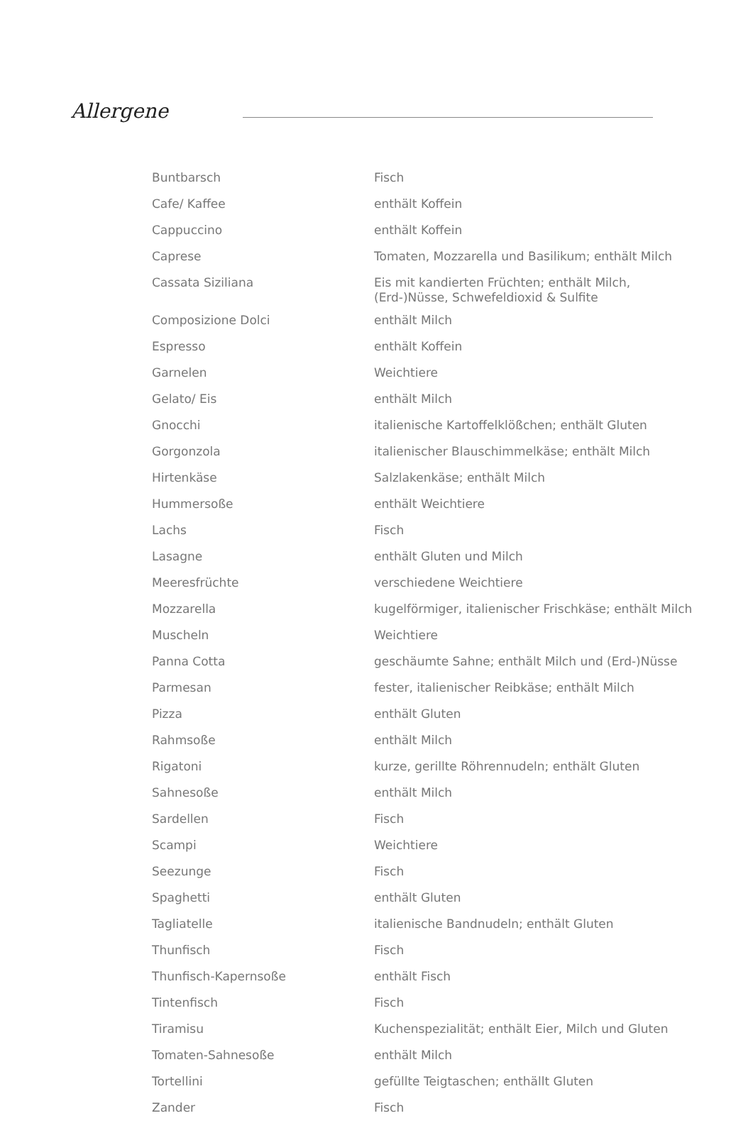Allergene
| Buntbarsch | Fisch |
| Cafe/ Kaffee | enthält Koffein |
| Cappuccino | enthält Koffein |
| Caprese | Tomaten, Mozzarella und Basilikum; enthält Milch |
| Cassata Siziliana | Eis mit kandierten Früchten; enthält Milch, (Erd-)Nüsse, Schwefeldioxid & Sulfite |
| Composizione Dolci | enthält Milch |
| Espresso | enthält Koffein |
| Garnelen | Weichtiere |
| Gelato/ Eis | enthält Milch |
| Gnocchi | italienische Kartoffelklößchen; enthält Gluten |
| Gorgonzola | italienischer Blauschimmelkäse; enthält Milch |
| Hirtenkäse | Salzlakenkäse; enthält Milch |
| Hummersoße | enthält Weichtiere |
| Lachs | Fisch |
| Lasagne | enthält Gluten und Milch |
| Meeresfrüchte | verschiedene Weichtiere |
| Mozzarella | kugelförmiger, italienischer Frischkäse; enthält Milch |
| Muscheln | Weichtiere |
| Panna Cotta | geschäumte Sahne; enthält Milch und (Erd-)Nüsse |
| Parmesan | fester, italienischer Reibkäse; enthält Milch |
| Pizza | enthält Gluten |
| Rahmsoße | enthält Milch |
| Rigatoni | kurze, gerillte Röhrennudeln; enthält Gluten |
| Sahnesoße | enthält Milch |
| Sardellen | Fisch |
| Scampi | Weichtiere |
| Seezunge | Fisch |
| Spaghetti | enthält Gluten |
| Tagliatelle | italienische Bandnudeln; enthält Gluten |
| Thunfisch | Fisch |
| Thunfisch-Kapernsoße | enthält Fisch |
| Tintenfisch | Fisch |
| Tiramisu | Kuchenspezialität; enthält Eier, Milch und Gluten |
| Tomaten-Sahnesoße | enthält Milch |
| Tortellini | gefüllte Teigtaschen; enthällt Gluten |
| Zander | Fisch |